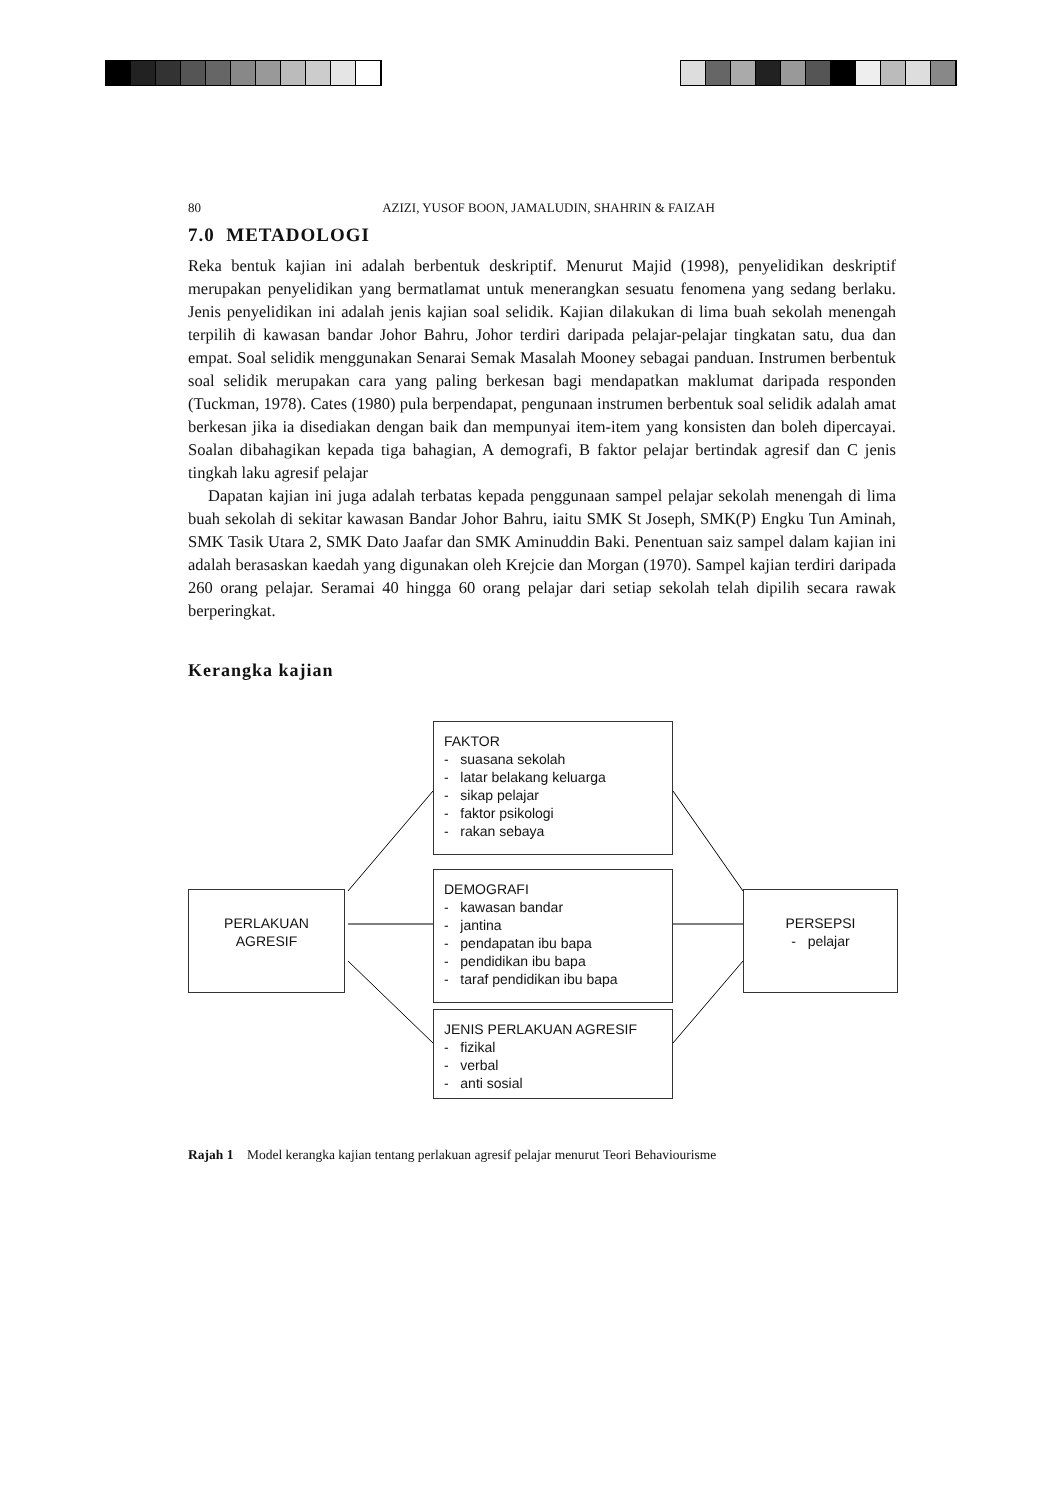80 AZIZI, YUSOF BOON, JAMALUDIN, SHAHRIN & FAIZAH
7.0 METADOLOGI
Reka bentuk kajian ini adalah berbentuk deskriptif. Menurut Majid (1998), penyelidikan deskriptif merupakan penyelidikan yang bermatlamat untuk menerangkan sesuatu fenomena yang sedang berlaku. Jenis penyelidikan ini adalah jenis kajian soal selidik. Kajian dilakukan di lima buah sekolah menengah terpilih di kawasan bandar Johor Bahru, Johor terdiri daripada pelajar-pelajar tingkatan satu, dua dan empat. Soal selidik menggunakan Senarai Semak Masalah Mooney sebagai panduan. Instrumen berbentuk soal selidik merupakan cara yang paling berkesan bagi mendapatkan maklumat daripada responden (Tuckman, 1978). Cates (1980) pula berpendapat, pengunaan instrumen berbentuk soal selidik adalah amat berkesan jika ia disediakan dengan baik dan mempunyai item-item yang konsisten dan boleh dipercayai. Soalan dibahagikan kepada tiga bahagian, A demografi, B faktor pelajar bertindak agresif dan C jenis tingkah laku agresif pelajar
Dapatan kajian ini juga adalah terbatas kepada penggunaan sampel pelajar sekolah menengah di lima buah sekolah di sekitar kawasan Bandar Johor Bahru, iaitu SMK St Joseph, SMK(P) Engku Tun Aminah, SMK Tasik Utara 2, SMK Dato Jaafar dan SMK Aminuddin Baki. Penentuan saiz sampel dalam kajian ini adalah berasaskan kaedah yang digunakan oleh Krejcie dan Morgan (1970). Sampel kajian terdiri daripada 260 orang pelajar. Seramai 40 hingga 60 orang pelajar dari setiap sekolah telah dipilih secara rawak berperingkat.
Kerangka kajian
FAKTOR
- suasana sekolah
- latar belakang keluarga
- sikap pelajar
- faktor psikologi
- rakan sebaya
DEMOGRAFI
- kawasan bandar
- jantina
- pendapatan ibu bapa
- pendidikan ibu bapa
- taraf pendidikan ibu bapa
JENIS PERLAKUAN AGRESIF
- fizikal
- verbal
- anti sosial
PERLAKUAN
AGRESIF
PERSEPSI
- pelajar
Rajah 1 Model kerangka kajian tentang perlakuan agresif pelajar menurut Teori Behaviourisme